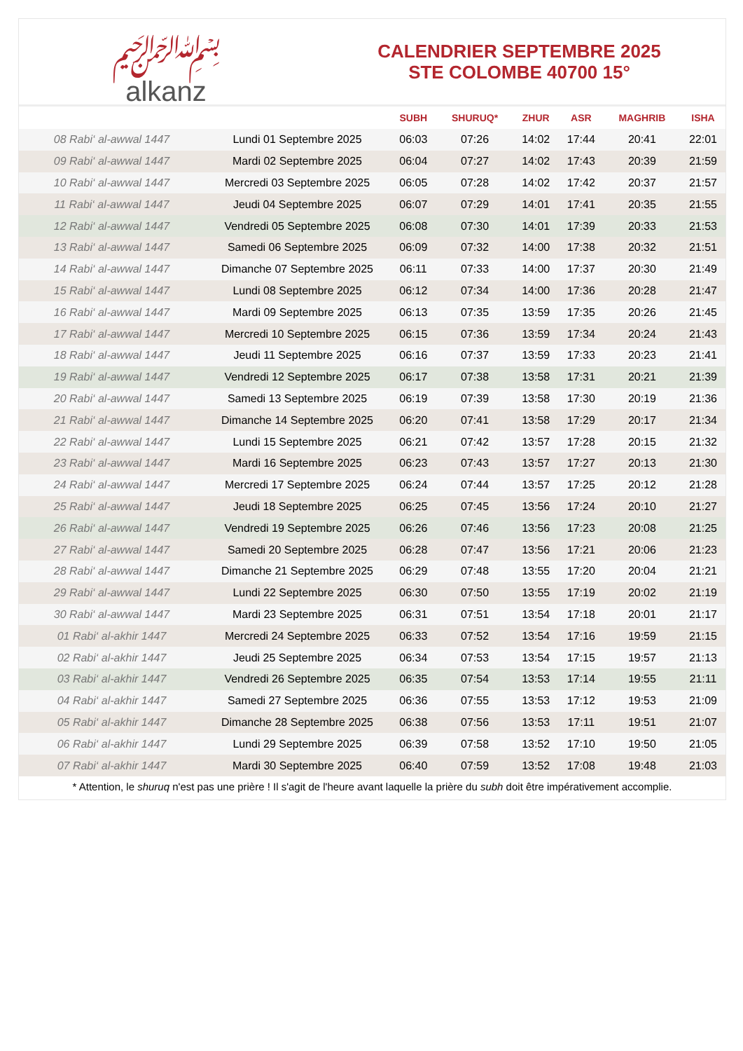﷽
alkanz
CALENDRIER SEPTEMBRE 2025
STE COLOMBE 40700 15°
| | | SUBH | SHURUQ* | ZHUR | ASR | MAGHRIB | ISHA |
| --- | --- | --- | --- | --- | --- | --- | --- |
| 08 Rabi‘ al-awwal 1447 | Lundi 01 Septembre 2025 | 06:03 | 07:26 | 14:02 | 17:44 | 20:41 | 22:01 |
| 09 Rabi‘ al-awwal 1447 | Mardi 02 Septembre 2025 | 06:04 | 07:27 | 14:02 | 17:43 | 20:39 | 21:59 |
| 10 Rabi‘ al-awwal 1447 | Mercredi 03 Septembre 2025 | 06:05 | 07:28 | 14:02 | 17:42 | 20:37 | 21:57 |
| 11 Rabi‘ al-awwal 1447 | Jeudi 04 Septembre 2025 | 06:07 | 07:29 | 14:01 | 17:41 | 20:35 | 21:55 |
| 12 Rabi‘ al-awwal 1447 | Vendredi 05 Septembre 2025 | 06:08 | 07:30 | 14:01 | 17:39 | 20:33 | 21:53 |
| 13 Rabi‘ al-awwal 1447 | Samedi 06 Septembre 2025 | 06:09 | 07:32 | 14:00 | 17:38 | 20:32 | 21:51 |
| 14 Rabi‘ al-awwal 1447 | Dimanche 07 Septembre 2025 | 06:11 | 07:33 | 14:00 | 17:37 | 20:30 | 21:49 |
| 15 Rabi‘ al-awwal 1447 | Lundi 08 Septembre 2025 | 06:12 | 07:34 | 14:00 | 17:36 | 20:28 | 21:47 |
| 16 Rabi‘ al-awwal 1447 | Mardi 09 Septembre 2025 | 06:13 | 07:35 | 13:59 | 17:35 | 20:26 | 21:45 |
| 17 Rabi‘ al-awwal 1447 | Mercredi 10 Septembre 2025 | 06:15 | 07:36 | 13:59 | 17:34 | 20:24 | 21:43 |
| 18 Rabi‘ al-awwal 1447 | Jeudi 11 Septembre 2025 | 06:16 | 07:37 | 13:59 | 17:33 | 20:23 | 21:41 |
| 19 Rabi‘ al-awwal 1447 | Vendredi 12 Septembre 2025 | 06:17 | 07:38 | 13:58 | 17:31 | 20:21 | 21:39 |
| 20 Rabi‘ al-awwal 1447 | Samedi 13 Septembre 2025 | 06:19 | 07:39 | 13:58 | 17:30 | 20:19 | 21:36 |
| 21 Rabi‘ al-awwal 1447 | Dimanche 14 Septembre 2025 | 06:20 | 07:41 | 13:58 | 17:29 | 20:17 | 21:34 |
| 22 Rabi‘ al-awwal 1447 | Lundi 15 Septembre 2025 | 06:21 | 07:42 | 13:57 | 17:28 | 20:15 | 21:32 |
| 23 Rabi‘ al-awwal 1447 | Mardi 16 Septembre 2025 | 06:23 | 07:43 | 13:57 | 17:27 | 20:13 | 21:30 |
| 24 Rabi‘ al-awwal 1447 | Mercredi 17 Septembre 2025 | 06:24 | 07:44 | 13:57 | 17:25 | 20:12 | 21:28 |
| 25 Rabi‘ al-awwal 1447 | Jeudi 18 Septembre 2025 | 06:25 | 07:45 | 13:56 | 17:24 | 20:10 | 21:27 |
| 26 Rabi‘ al-awwal 1447 | Vendredi 19 Septembre 2025 | 06:26 | 07:46 | 13:56 | 17:23 | 20:08 | 21:25 |
| 27 Rabi‘ al-awwal 1447 | Samedi 20 Septembre 2025 | 06:28 | 07:47 | 13:56 | 17:21 | 20:06 | 21:23 |
| 28 Rabi‘ al-awwal 1447 | Dimanche 21 Septembre 2025 | 06:29 | 07:48 | 13:55 | 17:20 | 20:04 | 21:21 |
| 29 Rabi‘ al-awwal 1447 | Lundi 22 Septembre 2025 | 06:30 | 07:50 | 13:55 | 17:19 | 20:02 | 21:19 |
| 30 Rabi‘ al-awwal 1447 | Mardi 23 Septembre 2025 | 06:31 | 07:51 | 13:54 | 17:18 | 20:01 | 21:17 |
| 01 Rabi‘ al-akhir 1447 | Mercredi 24 Septembre 2025 | 06:33 | 07:52 | 13:54 | 17:16 | 19:59 | 21:15 |
| 02 Rabi‘ al-akhir 1447 | Jeudi 25 Septembre 2025 | 06:34 | 07:53 | 13:54 | 17:15 | 19:57 | 21:13 |
| 03 Rabi‘ al-akhir 1447 | Vendredi 26 Septembre 2025 | 06:35 | 07:54 | 13:53 | 17:14 | 19:55 | 21:11 |
| 04 Rabi‘ al-akhir 1447 | Samedi 27 Septembre 2025 | 06:36 | 07:55 | 13:53 | 17:12 | 19:53 | 21:09 |
| 05 Rabi‘ al-akhir 1447 | Dimanche 28 Septembre 2025 | 06:38 | 07:56 | 13:53 | 17:11 | 19:51 | 21:07 |
| 06 Rabi‘ al-akhir 1447 | Lundi 29 Septembre 2025 | 06:39 | 07:58 | 13:52 | 17:10 | 19:50 | 21:05 |
| 07 Rabi‘ al-akhir 1447 | Mardi 30 Septembre 2025 | 06:40 | 07:59 | 13:52 | 17:08 | 19:48 | 21:03 |
* Attention, le shuruq n'est pas une prière ! Il s'agit de l'heure avant laquelle la prière du subh doit être impérativement accomplie.